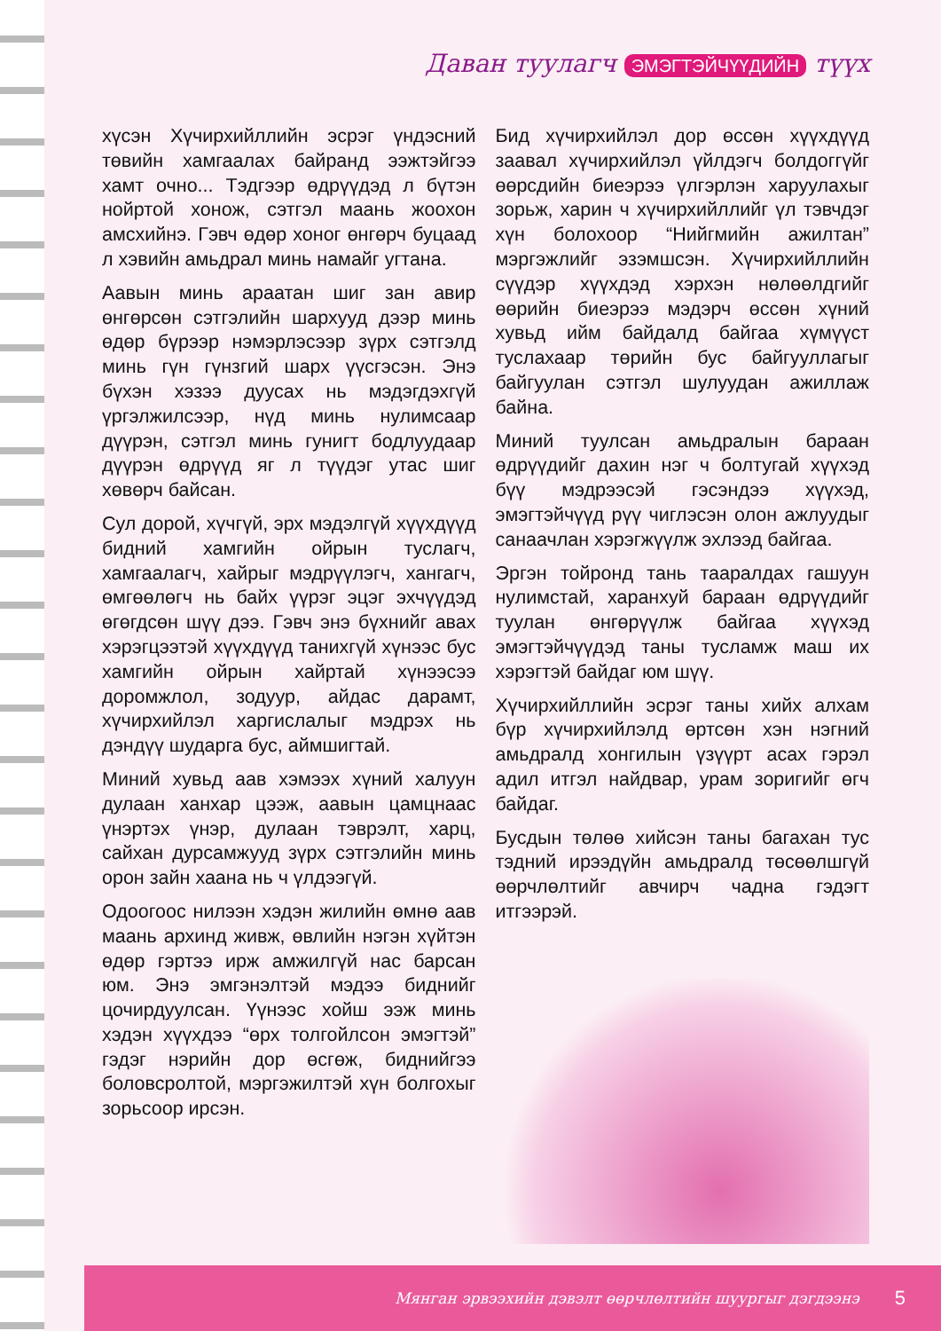Даван туулагч ЭМЭГТЭЙЧҮҮДИЙН түүх
хүсэн Хүчирхийллийн эсрэг үндэсний төвийн хамгаалах байранд ээжтэйгээ хамт очно... Тэдгээр өдрүүдэд л бүтэн нойртой хонож, сэтгэл маань жоохон амсхийнэ. Гэвч өдөр хоног өнгөрч буцаад л хэвийн амьдрал минь намайг угтана.
Аавын минь араатан шиг зан авир өнгөрсөн сэтгэлийн шархууд дээр минь өдөр бүрээр нэмэрлэсээр зүрх сэтгэлд минь гүн гүнзгий шарх үүсгэсэн. Энэ бүхэн хэзээ дуусах нь мэдэгдэхгүй үргэлжилсээр, нүд минь нулимсаар дүүрэн, сэтгэл минь гунигт бодлуудаар дүүрэн өдрүүд яг л түүдэг утас шиг хөвөрч байсан.
Сул дорой, хүчгүй, эрх мэдэлгүй хүүхдүүд бидний хамгийн ойрын туслагч, хамгаалагч, хайрыг мэдрүүлэгч, хангагч, өмгөөлөгч нь байх үүрэг эцэг эхчүүдэд өгөгдсөн шүү дээ. Гэвч энэ бүхнийг авах хэрэгцээтэй хүүхдүүд танихгүй хүнээс бус хамгийн ойрын хайртай хүнээсээ доромжлол, зодуур, айдас дарамт, хүчирхийлэл харгислалыг мэдрэх нь дэндүү шударга бус, аймшигтай.
Миний хувьд аав хэмээх хүний халуун дулаан ханхар цээж, аавын цамцнаас үнэртэх үнэр, дулаан тэврэлт, харц, сайхан дурсамжууд зүрх сэтгэлийн минь орон зайн хаана нь ч үлдээгүй.
Одоогоос нилээн хэдэн жилийн өмнө аав маань архинд живж, өвлийн нэгэн хүйтэн өдөр гэртээ ирж амжилгүй нас барсан юм. Энэ эмгэнэлтэй мэдээ биднийг цочирдуулсан. Үүнээс хойш ээж минь хэдэн хүүхдээ “өрх толгойлсон эмэгтэй” гэдэг нэрийн дор өсгөж, биднийгээ боловсролтой, мэргэжилтэй хүн болгохыг зорьсоор ирсэн.
Бид хүчирхийлэл дор өссөн хүүхдүүд заавал хүчирхийлэл үйлдэгч болдоггүйг өөрсдийн биеэрээ үлгэрлэн харуулахыг зорьж, харин ч хүчирхийллийг үл тэвчдэг хүн болохоор “Нийгмийн ажилтан” мэргэжлийг эзэмшсэн. Хүчирхийллийн сүүдэр хүүхдэд хэрхэн нөлөөлдгийг өөрийн биеэрээ мэдэрч өссөн хүний хувьд ийм байдалд байгаа хүмүүст туслахаар төрийн бус байгууллагыг байгуулан сэтгэл шулуудан ажиллаж байна.
Миний туулсан амьдралын бараан өдрүүдийг дахин нэг ч болтугай хүүхэд бүү мэдрээсэй гэсэндээ хүүхэд, эмэгтэйчүүд рүү чиглэсэн олон ажлуудыг санаачлан хэрэгжүүлж эхлээд байгаа.
Эргэн тойронд тань тааралдах гашуун нулимстай, харанхуй бараан өдрүүдийг туулан өнгөрүүлж байгаа хүүхэд эмэгтэйчүүдэд таны тусламж маш их хэрэгтэй байдаг юм шүү.
Хүчирхийллийн эсрэг таны хийх алхам бүр хүчирхийлэлд өртсөн хэн нэгний амьдралд хонгилын үзүүрт асах гэрэл адил итгэл найдвар, урам зоригийг өгч байдаг.
Бусдын төлөө хийсэн таны багахан тус тэдний ирээдүйн амьдралд төсөөлшгүй өөрчлөлтийг авчирч чадна гэдэгт итгээрэй.
Мянган эрвээхийн дэвэлт өөрчлөлтийн шуургыг дэгдээнэ 5